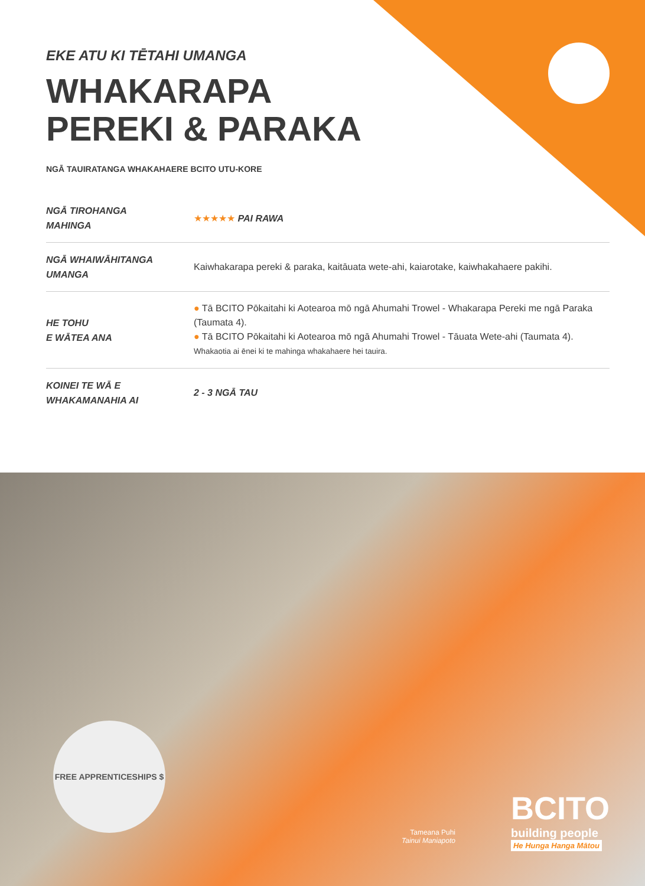EKE ATU KI TĒTAHI UMANGA
WHAKARAPA
PEREKI & PARAKA
NGĀ TAUIRATANGA WHAKAHAERE BCITO UTU-KORE
| NGĀ TIROHANGA MAHINGA | ★★★★★ PAI RAWA |
| NGĀ WHAIWĀHITANGA UMANGA | Kaiwhakarapa pereki & paraka, kaitāuata wete-ahi, kaiarotake, kaiwhakahaere pakihi. |
| HE TOHU E WĀTEA ANA | ● Tā BCITO Pōkaitahi ki Aotearoa mō ngā Ahumahi Trowel - Whakarapa Pereki me ngā Paraka (Taumata 4). ● Tā BCITO Pōkaitahi ki Aotearoa mō ngā Ahumahi Trowel - Tāuata Wete-ahi (Taumata 4). Whakaotia ai ēnei ki te mahinga whakahaere hei tauira. |
| KOINEI TE WĀ E WHAKAMANAHIA AI | 2 - 3 NGĀ TAU |
FREE APPRENTICESHIPS $
Tameana Puhi
Tainui Maniapoto
BCITO
building people
He Hunga Hanga Mātou